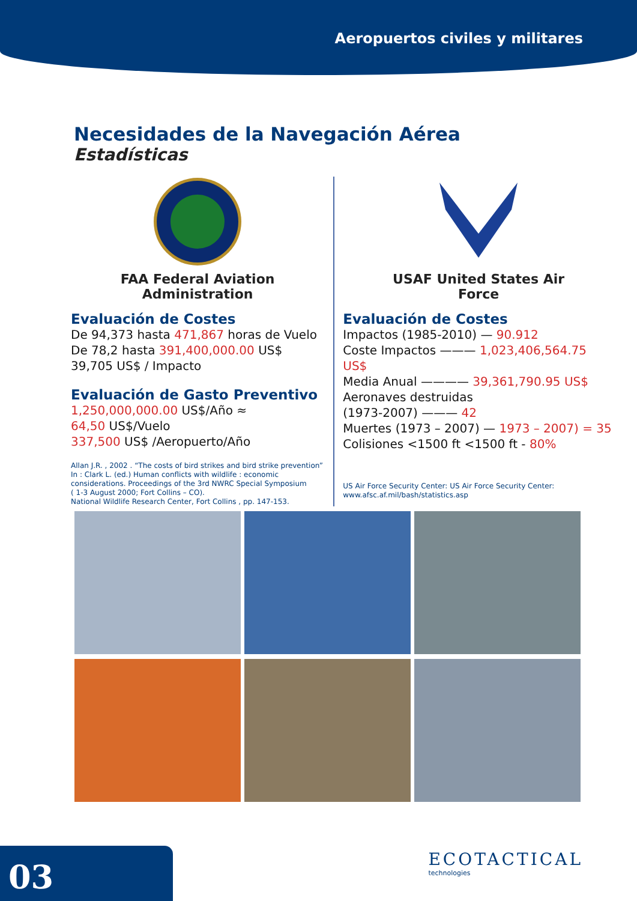Aeropuertos civiles y militares
Necesidades de la Navegación Aérea
Estadísticas
FAA Federal Aviation
Administration
Evaluación de Costes
De 94,373 hasta 471,867 horas de Vuelo
De 78,2 hasta 391,400,000.00 US$
39,705 US$ / Impacto
Evaluación de Gasto Preventivo
1,250,000,000.00 US$/Año ≈
64,50 US$/Vuelo
337,500 US$ /Aeropuerto/Año
Allan J.R. , 2002 . “The costs of bird strikes and bird strike prevention”
In : Clark L. (ed.) Human conflicts with wildlife : economic
considerations. Proceedings of the 3rd NWRC Special Symposium
( 1-3 August 2000; Fort Collins – CO).
National Wildlife Research Center, Fort Collins , pp. 147-153.
USAF United States Air
Force
Evaluación de Costes
Impactos (1985-2010) — 90.912
Coste Impactos ——— 1,023,406,564.75 US$
Media Anual ———— 39,361,790.95 US$
Aeronaves destruidas
(1973-2007) ——— 42
Muertes (1973 – 2007) — 1973 – 2007) = 35
Colisiones <1500 ft <1500 ft - 80%
US Air Force Security Center: US Air Force Security Center:
www.afsc.af.mil/bash/statistics.asp
03 ECOTACTICAL
technologies